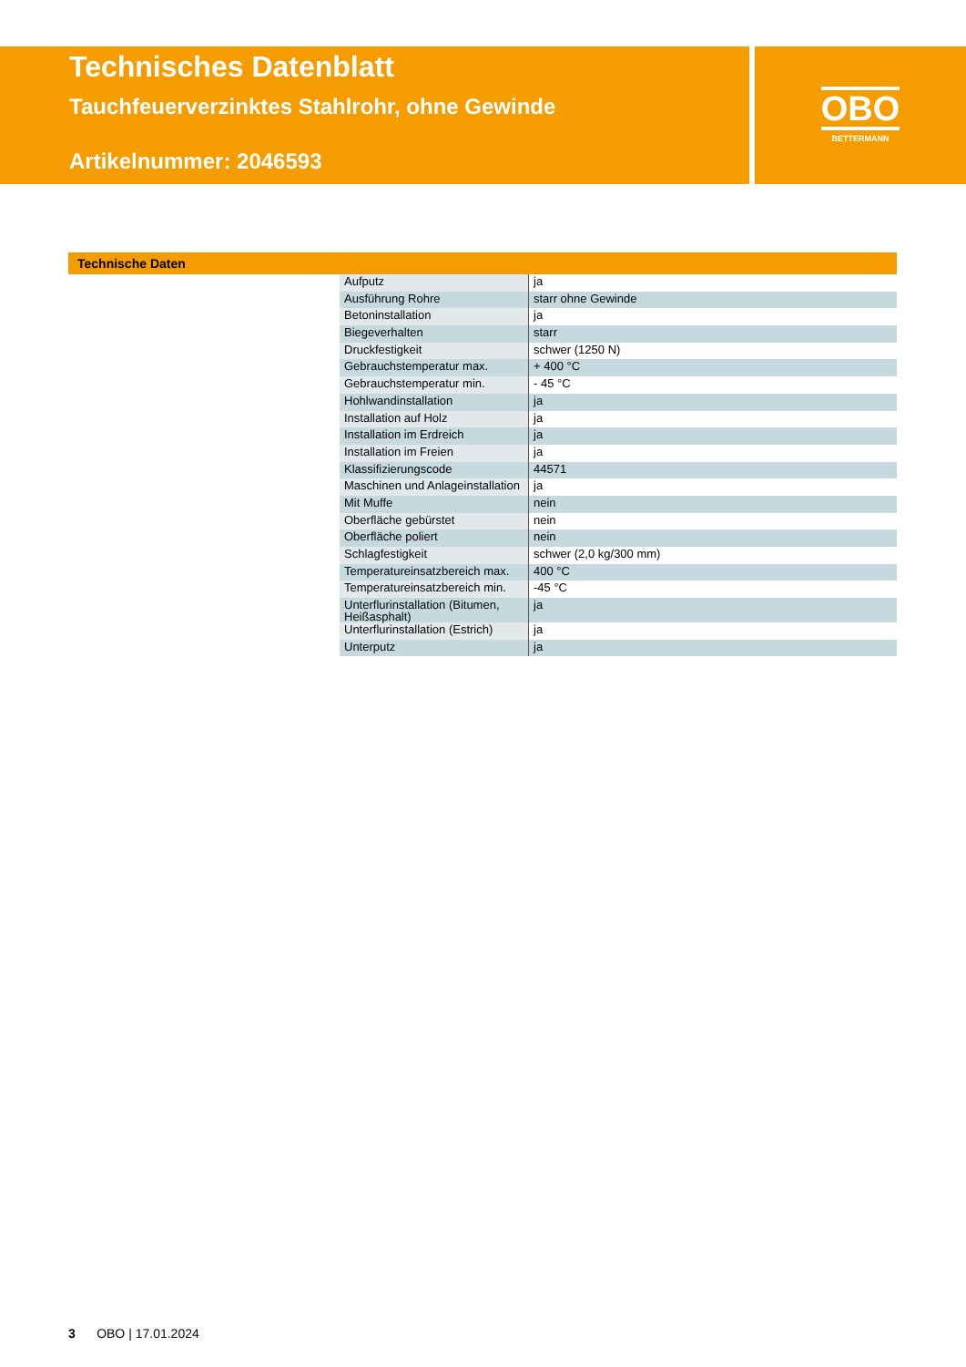Technisches Datenblatt
Tauchfeuerverzinktes Stahlrohr, ohne Gewinde
Artikelnummer: 2046593
OBO
BETTERMANN
Technische Daten
| Aufputz | ja |
| Ausführung Rohre | starr ohne Gewinde |
| Betoninstallation | ja |
| Biegeverhalten | starr |
| Druckfestigkeit | schwer (1250 N) |
| Gebrauchstemperatur max. | + 400 °C |
| Gebrauchstemperatur min. | - 45 °C |
| Hohlwandinstallation | ja |
| Installation auf Holz | ja |
| Installation im Erdreich | ja |
| Installation im Freien | ja |
| Klassifizierungscode | 44571 |
| Maschinen und Anlageinstallation | ja |
| Mit Muffe | nein |
| Oberfläche gebürstet | nein |
| Oberfläche poliert | nein |
| Schlagfestigkeit | schwer (2,0 kg/300 mm) |
| Temperatureinsatzbereich max. | 400 °C |
| Temperatureinsatzbereich min. | -45 °C |
| Unterflurinstallation (Bitumen, Heißasphalt) | ja |
| Unterflurinstallation (Estrich) | ja |
| Unterputz | ja |
3 OBO | 17.01.2024